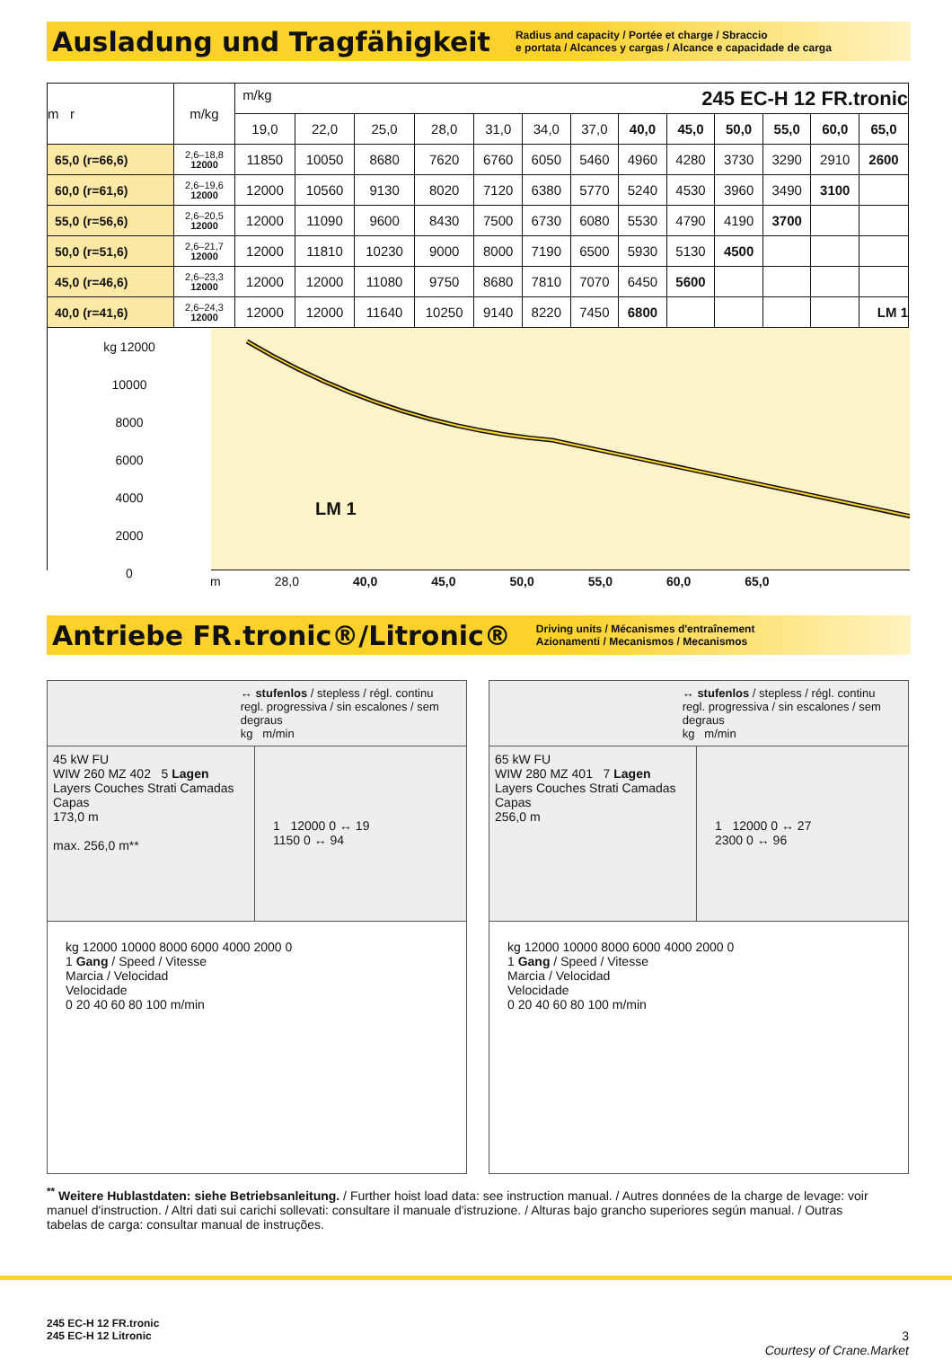Ausladung und Tragfähigkeit
Radius and capacity / Portée et charge / Sbraccio
e portata / Alcances y cargas / Alcance e capacidade de carga
| m r | m/kg | m/kg 245 EC-H 12 FR.tronic | | | | | | | | | | | | |
| --- | --- | --- | --- | --- | --- | --- | --- | --- | --- | --- | --- | --- | --- | --- |
| | | 19,0 | 22,0 | 25,0 | 28,0 | 31,0 | 34,0 | 37,0 | 40,0 | 45,0 | 50,0 | 55,0 | 60,0 | 65,0 |
| 65,0 (r=66,6) | 2,6–18,8 12000 | 11850 | 10050 | 8680 | 7620 | 6760 | 6050 | 5460 | 4960 | 4280 | 3730 | 3290 | 2910 | 2600 |
| 60,0 (r=61,6) | 2,6–19,6 12000 | 12000 | 10560 | 9130 | 8020 | 7120 | 6380 | 5770 | 5240 | 4530 | 3960 | 3490 | 3100 | |
| 55,0 (r=56,6) | 2,6–20,5 12000 | 12000 | 11090 | 9600 | 8430 | 7500 | 6730 | 6080 | 5530 | 4790 | 4190 | 3700 | | |
| 50,0 (r=51,6) | 2,6–21,7 12000 | 12000 | 11810 | 10230 | 9000 | 8000 | 7190 | 6500 | 5930 | 5130 | 4500 | | | |
| 45,0 (r=46,6) | 2,6–23,3 12000 | 12000 | 12000 | 11080 | 9750 | 8680 | 7810 | 7070 | 6450 | 5600 | | | | |
| 40,0 (r=41,6) | 2,6–24,3 12000 | 12000 | 12000 | 11640 | 10250 | 9140 | 8220 | 7450 | 6800 | | | | | LM 1 |
kg 12000
10000
8000
6000
4000
2000
0
LM 1
m 28,0 40,0 45,0 50,0 55,0 60,0 65,0
Antriebe FR.tronic®/Litronic®
Driving units / Mécanismes d'entraînement
Azionamenti / Mecanismos / Mecanismos
↔ stufenlos / stepless / régl. continu
regl. progressiva / sin escalones / sem degraus
kg m/min
45 kW FU
WIW 260 MZ 402 5 Lagen
Layers Couches Strati Camadas Capas
173,0 m
max. 256,0 m**
1 12000 0 ↔ 19
1150 0 ↔ 94
kg 12000 10000 8000 6000 4000 2000 0
1 Gang / Speed / Vitesse
Marcia / Velocidad
Velocidade
0 20 40 60 80 100 m/min
↔ stufenlos / stepless / régl. continu
regl. progressiva / sin escalones / sem degraus
kg m/min
65 kW FU
WIW 280 MZ 401 7 Lagen
Layers Couches Strati Camadas Capas
256,0 m
1 12000 0 ↔ 27
2300 0 ↔ 96
kg 12000 10000 8000 6000 4000 2000 0
1 Gang / Speed / Vitesse
Marcia / Velocidad
Velocidade
0 20 40 60 80 100 m/min
<sup>**</sup> Weitere Hublastdaten: siehe Betriebsanleitung. / Further hoist load data: see instruction manual. / Autres données de la charge de levage: voir manuel d'instruction. / Altri dati sui carichi sollevati: consultare il manuale d'istruzione. / Alturas bajo grancho superiores según manual. / Outras tabelas de carga: consultar manual de instruções.
245 EC-H 12 FR.tronic
245 EC-H 12 Litronic
3
Courtesy of Crane.Market